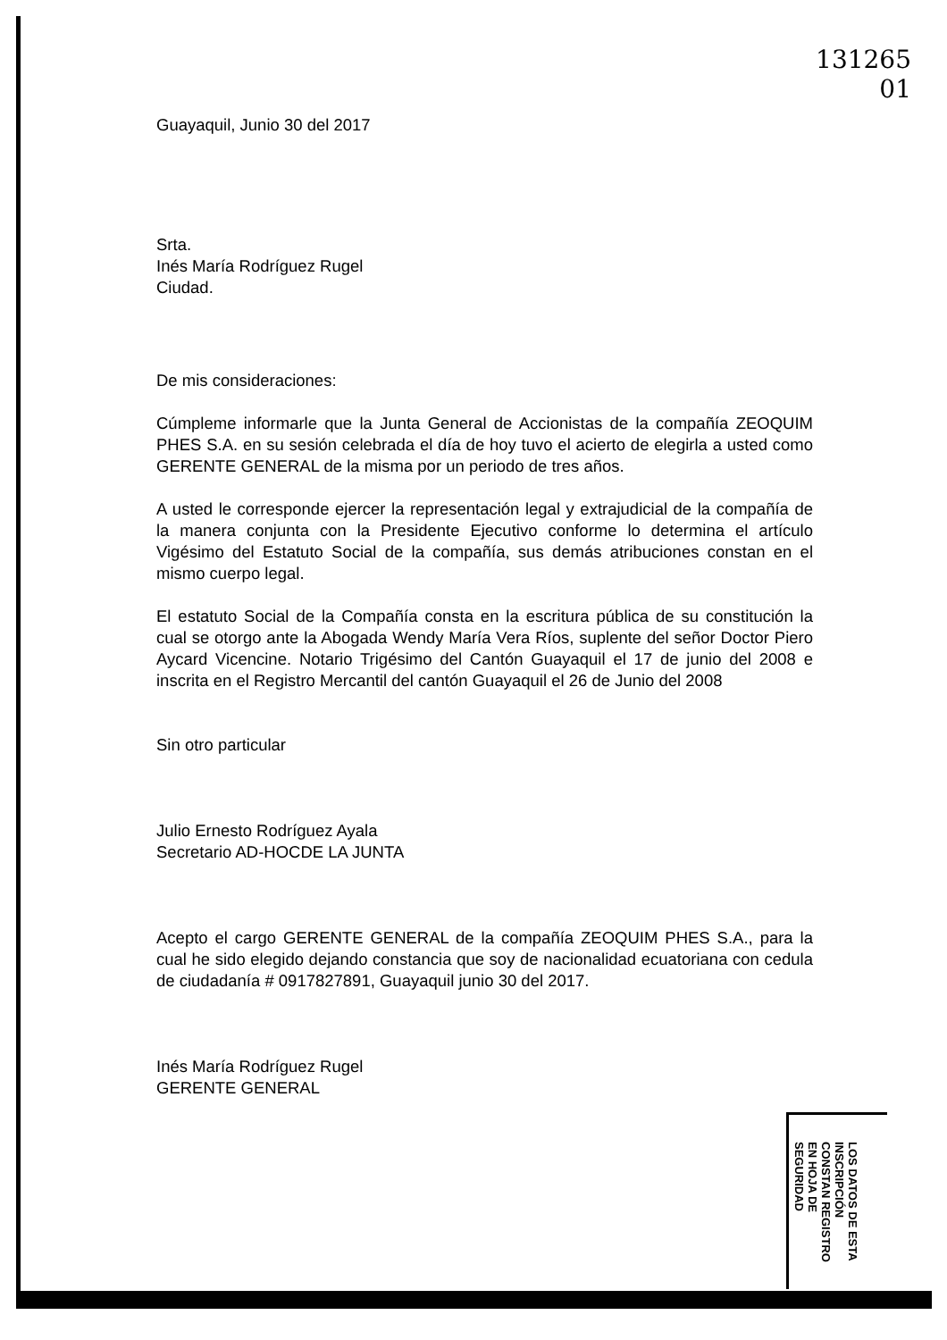131265
01
Guayaquil, Junio 30 del 2017
Srta.
Inés María Rodríguez Rugel
Ciudad.
De mis consideraciones:
Cúmpleme informarle que la Junta General de Accionistas de la compañía ZEOQUIM PHES S.A. en su sesión celebrada el día de hoy tuvo el acierto de elegirla a usted como GERENTE GENERAL de la misma por un periodo de tres años.
A usted le corresponde ejercer la representación legal y extrajudicial de la compañía de la manera conjunta con la Presidente Ejecutivo conforme lo determina el artículo Vigésimo del Estatuto Social de la compañía, sus demás atribuciones constan en el mismo cuerpo legal.
El estatuto Social de la Compañía consta en la escritura pública de su constitución la cual se otorgo ante la Abogada Wendy María Vera Ríos, suplente del señor Doctor Piero Aycard Vicencine. Notario Trigésimo del Cantón Guayaquil el 17 de junio del 2008 e inscrita en el Registro Mercantil del cantón Guayaquil el 26 de Junio del 2008
Sin otro particular
Julio Ernesto Rodríguez Ayala
Secretario AD-HOCDE LA JUNTA
Acepto el cargo GERENTE GENERAL de la compañía ZEOQUIM PHES S.A., para la cual he sido elegido dejando constancia que soy de nacionalidad ecuatoriana con cedula de ciudadanía # 0917827891, Guayaquil junio 30 del 2017.
Inés María Rodríguez Rugel
GERENTE GENERAL
LOS DATOS DE ESTA INSCRIPCIÓN CONSTAN REGISTRO EN HOJA DE SEGURIDAD